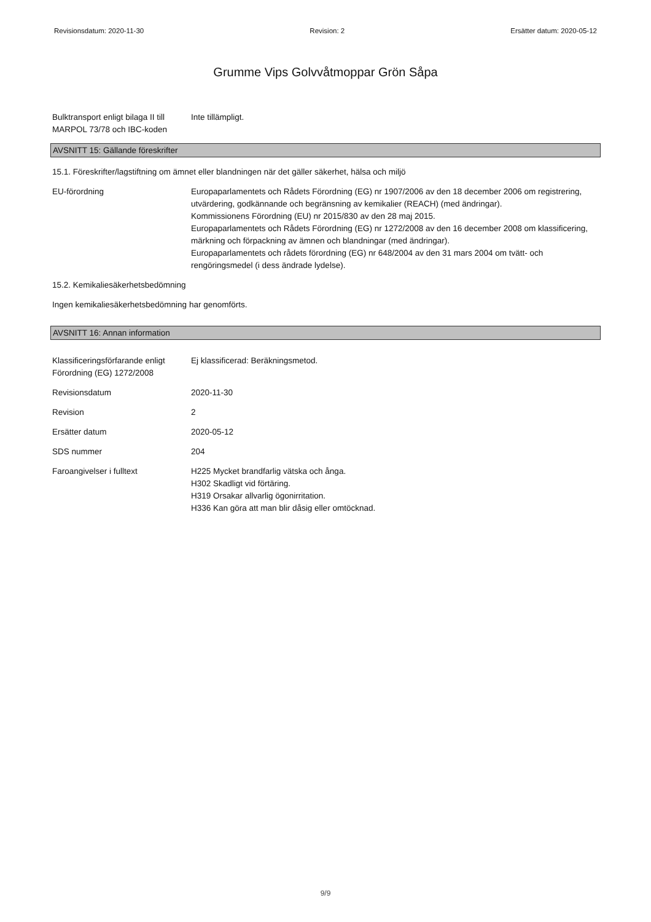Revisionsdatum: 2020-11-30 Revision: 2 Ersätter datum: 2020-05-12
Grumme Vips Golvvåtmoppar Grön Såpa
Bulktransport enligt bilaga II till MARPOL 73/78 och IBC-koden
Inte tillämpligt.
AVSNITT 15: Gällande föreskrifter
15.1. Föreskrifter/lagstiftning om ämnet eller blandningen när det gäller säkerhet, hälsa och miljö
EU-förordning Europaparlamentets och Rådets Förordning (EG) nr 1907/2006 av den 18 december 2006 om registrering, utvärdering, godkännande och begränsning av kemikalier (REACH) (med ändringar).
Kommissionens Förordning (EU) nr 2015/830 av den 28 maj 2015.
Europaparlamentets och Rådets Förordning (EG) nr 1272/2008 av den 16 december 2008 om klassificering, märkning och förpackning av ämnen och blandningar (med ändringar).
Europaparlamentets och rådets förordning (EG) nr 648/2004 av den 31 mars 2004 om tvätt- och rengöringsmedel (i dess ändrade lydelse).
15.2. Kemikaliesäkerhetsbedömning
Ingen kemikaliesäkerhetsbedömning har genomförts.
AVSNITT 16: Annan information
Klassificeringsförfarande enligt Förordning (EG) 1272/2008
Ej klassificerad: Beräkningsmetod.
Revisionsdatum 2020-11-30
Revision 2
Ersätter datum 2020-05-12
SDS nummer 204
Faroangivelser i fulltext H225 Mycket brandfarlig vätska och ånga.
H302 Skadligt vid förtäring.
H319 Orsakar allvarlig ögonirritation.
H336 Kan göra att man blir dåsig eller omtöcknad.
9/9